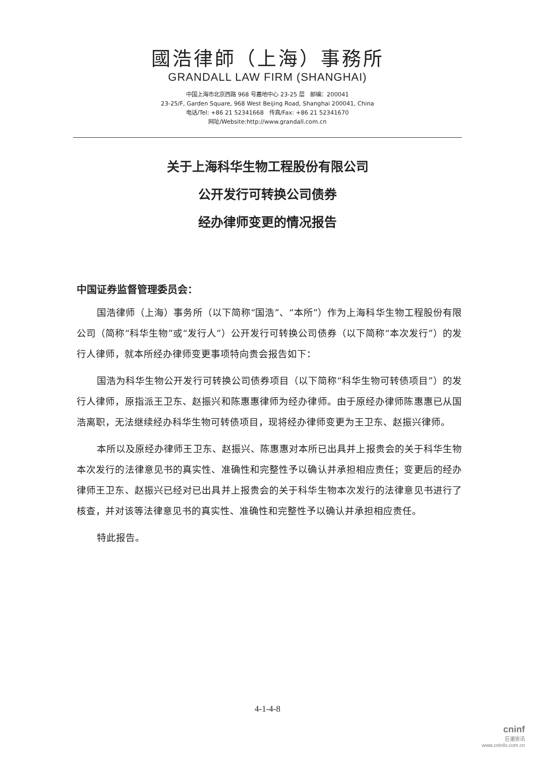國浩律師（上海）事務所
GRANDALL LAW FIRM (SHANGHAI)
中国上海市北京西路 968 号嘉地中心 23-25 层　邮编：200041
23-25/F, Garden Square, 968 West Beijing Road, Shanghai 200041, China
电话/Tel: +86 21 52341668　传真/Fax: +86 21 52341670
网址/Website:http://www.grandall.com.cn
关于上海科华生物工程股份有限公司
公开发行可转换公司债券
经办律师变更的情况报告
中国证券监督管理委员会：
国浩律师（上海）事务所（以下简称“国浩”、“本所”）作为上海科华生物工程股份有限公司（简称“科华生物”或“发行人”）公开发行可转换公司债券（以下简称“本次发行”）的发行人律师，就本所经办律师变更事项特向贵会报告如下：
国浩为科华生物公开发行可转换公司债券项目（以下简称“科华生物可转债项目”）的发行人律师，原指派王卫东、赵振兴和陈惠惠律师为经办律师。由于原经办律师陈惠惠已从国浩离职，无法继续经办科华生物可转债项目，现将经办律师变更为王卫东、赵振兴律师。
本所以及原经办律师王卫东、赵振兴、陈惠惠对本所已出具并上报贵会的关于科华生物本次发行的法律意见书的真实性、准确性和完整性予以确认并承担相应责任；变更后的经办律师王卫东、赵振兴已经对已出具并上报贵会的关于科华生物本次发行的法律意见书进行了核查，并对该等法律意见书的真实性、准确性和完整性予以确认并承担相应责任。
特此报告。
4-1-4-8
cninf
巨潮资讯
www.cninfo.com.cn